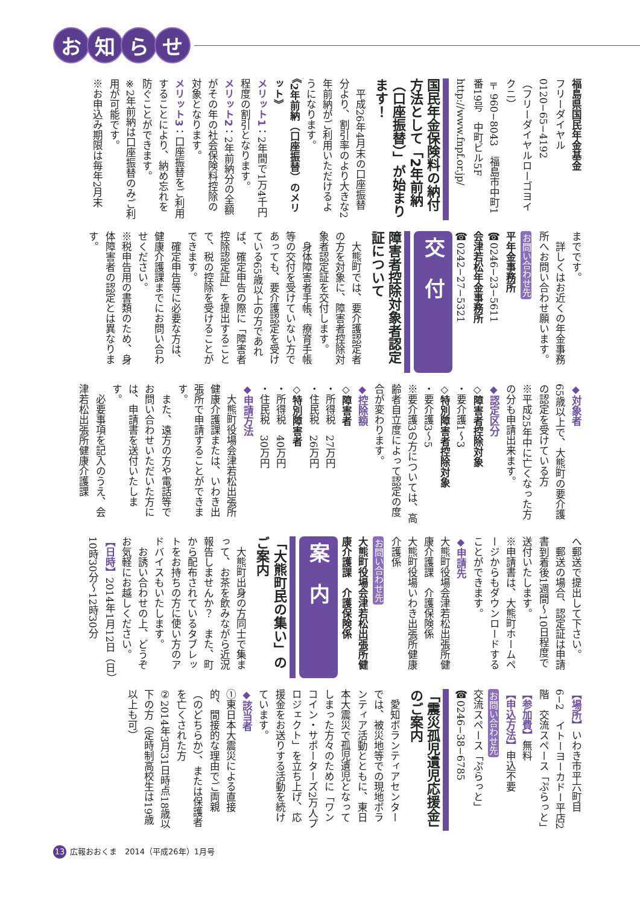お知らせ
福島県国民年金基金
フリーダイヤル
0120−65−4192
（フリーダイヤルローゴヨイクニ）
〒960−8043　福島市中町1番19号　中町ビル5F
http://www.fnpf.or.jp/
国民年金保険料の納付方法として「2年前納（口座振替）」が始まります！
　平成26年4月末の口座振替分より、割引率のより大きな2年前納がご利用いただけるようになります。
《2年前納（口座振替）のメリット》
メリット1：2年間で1万4千円程度の割引となります。
メリット2：2年前納分の全額がその年の社会保険料控除の対象となります。
メリット3：口座振替をご利用することにより、納め忘れを防ぐことができます。
※2年前納は口座振替のみご利用が可能です。
※お申込み期限は毎年2月末
までです。
　詳しくはお近くの年金事務所へお問い合わせ願います。
お問い合わせ先
平年金事務所
☎0246−23−5611
会津若松年金事務所
☎0242−27−5321
交　付
障害者控除対象者認定証について
　大熊町では、要介護認定者の方を対象に、障害者控除対象者認定証を交付します。
　身体障害者手帳、療育手帳等の交付を受けていない方であっても、要介護認定を受けている65歳以上の方であれば、確定申告の際に「障害者控除認定証」を提出することで、税の控除を受けることができます。
　確定申告等に必要な方は、健康介護課までにお問い合わせください。
※税申告用の書類のため、身体障害者の認定とは異なります。
◆対象者
65歳以上で、大熊町の要介護の認定を受けている方
※平成25年中に亡くなった方の分も申請出来ます。
◆認定区分
◇障害者控除対象
・要介護1〜3
◇特別障害者控除対象
・要介護3〜5
※要介護3の方については、高齢者自立度によって認定の度合が変わります。
◆控除額
◇障害者
・所得税　27万円
・住民税　26万円
◇特別障害者
・所得税　40万円
・住民税　30万円
◆申請方法
　大熊町役場会津若松出張所健康介護課または、いわき出張所で申請することができます。
　また、遠方の方や電話等でお問い合わせいただいた方には、申請書を送付いたします。
　必要事項を記入のうえ、会津若松出張所健康介護課
へ郵送で提出して下さい。
　郵送の場合、認定証は申請書到着後1週間〜10日程度で送付いたします。
※申請書は、大熊町ホームページからもダウンロードすることができます。
◆申請先
大熊町役場会津若松出張所健康介護課　介護保険係
大熊町役場いわき出張所健康介護係
お問い合わせ先
大熊町役場会津若松出張所健康介護課　介護保険係
案　内
「大熊町民の集い」のご案内
　大熊町出身の方同士で集まって、お茶を飲みながら近況報告しませんか？　また、町から配布されているタブレットをお持ちの方に使い方のアドバイスもいたします。
　お誘い合わせの上、どうぞお気軽にお越しください。
【日時】2014年1月12日（日）10時30分〜12時30分
【場所】いわき市平六町目6−2　イトーヨーカドー平店2階　交流スペース「ぷらっと」
【参加費】無料
【申込方法】申込不要
お問い合わせ先
交流スペース「ぷらっと」
☎0246−38−6785
「震災孤児遺児応援金」のご案内
　愛知ボランティアセンターでは、被災地等での現地ボランティア活動とともに、東日本大震災で孤児遺児となってしまった方々のために「ワンコイン・サポーターズ2万人プロジェクト」を立ち上げ、応援金をお送りする活動を続けています。
◆該当者
①東日本大震災による直接的、間接的な理由でご両親（のどちらか）、または保護者を亡くされた方
②2014年3月31日時点18歳以下の方（定時制高校生は19歳以上も可）
13 広報おおくま　2014（平成26年）1月号